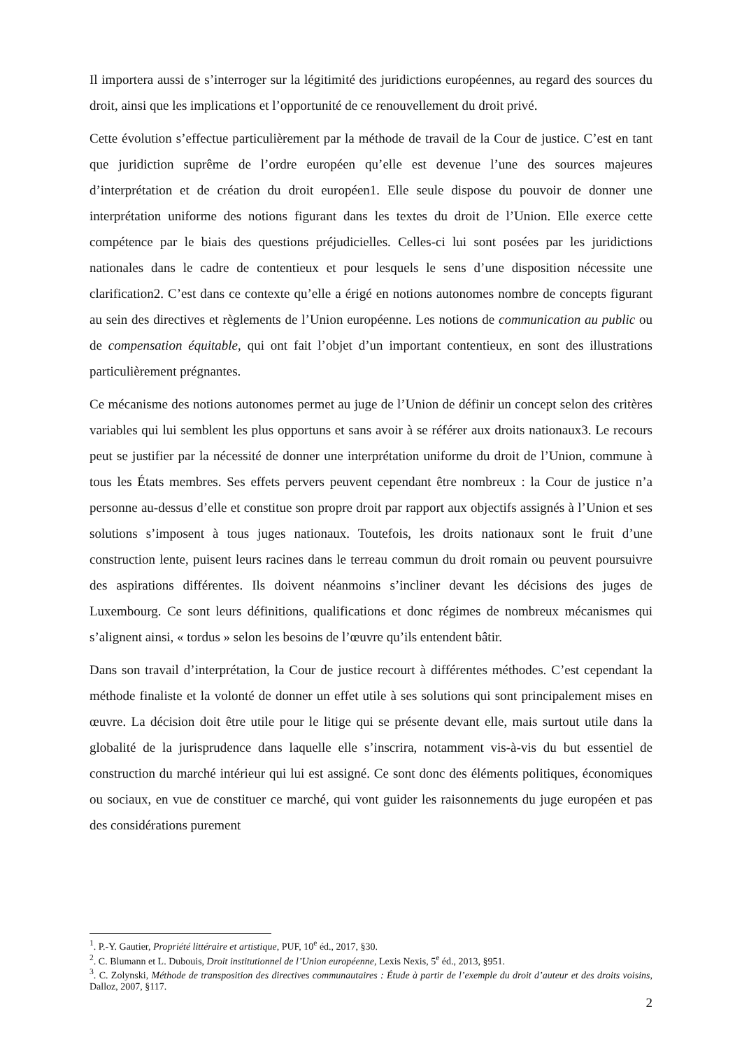Il importera aussi de s’interroger sur la légitimité des juridictions européennes, au regard des sources du droit, ainsi que les implications et l’opportunité de ce renouvellement du droit privé.
Cette évolution s’effectue particulièrement par la méthode de travail de la Cour de justice. C’est en tant que juridiction suprême de l’ordre européen qu’elle est devenue l’une des sources majeures d’interprétation et de création du droit européen1. Elle seule dispose du pouvoir de donner une interprétation uniforme des notions figurant dans les textes du droit de l’Union. Elle exerce cette compétence par le biais des questions préjudicielles. Celles-ci lui sont posées par les juridictions nationales dans le cadre de contentieux et pour lesquels le sens d’une disposition nécessite une clarification2. C’est dans ce contexte qu’elle a érigé en notions autonomes nombre de concepts figurant au sein des directives et règlements de l’Union européenne. Les notions de communication au public ou de compensation équitable, qui ont fait l’objet d’un important contentieux, en sont des illustrations particulièrement prégnantes.
Ce mécanisme des notions autonomes permet au juge de l’Union de définir un concept selon des critères variables qui lui semblent les plus opportuns et sans avoir à se référer aux droits nationaux3. Le recours peut se justifier par la nécessité de donner une interprétation uniforme du droit de l’Union, commune à tous les États membres. Ses effets pervers peuvent cependant être nombreux : la Cour de justice n’a personne au-dessus d’elle et constitue son propre droit par rapport aux objectifs assignés à l’Union et ses solutions s’imposent à tous juges nationaux. Toutefois, les droits nationaux sont le fruit d’une construction lente, puisent leurs racines dans le terreau commun du droit romain ou peuvent poursuivre des aspirations différentes. Ils doivent néanmoins s’incliner devant les décisions des juges de Luxembourg. Ce sont leurs définitions, qualifications et donc régimes de nombreux mécanismes qui s’alignent ainsi, « tordus » selon les besoins de l’œuvre qu’ils entendent bâtir.
Dans son travail d’interprétation, la Cour de justice recourt à différentes méthodes. C’est cependant la méthode finaliste et la volonté de donner un effet utile à ses solutions qui sont principalement mises en œuvre. La décision doit être utile pour le litige qui se présente devant elle, mais surtout utile dans la globalité de la jurisprudence dans laquelle elle s’inscrira, notamment vis-à-vis du but essentiel de construction du marché intérieur qui lui est assigné. Ce sont donc des éléments politiques, économiques ou sociaux, en vue de constituer ce marché, qui vont guider les raisonnements du juge européen et pas des considérations purement
<sup>1</sup>. P.-Y. Gautier, Propriété littéraire et artistique, PUF, 10<sup>e</sup> éd., 2017, §30.
<sup>2</sup>. C. Blumann et L. Dubouis, Droit institutionnel de l’Union européenne, Lexis Nexis, 5<sup>e</sup> éd., 2013, §951.
<sup>3</sup>. C. Zolynski, Méthode de transposition des directives communautaires : Étude à partir de l’exemple du droit d’auteur et des droits voisins, Dalloz, 2007, §117.
2